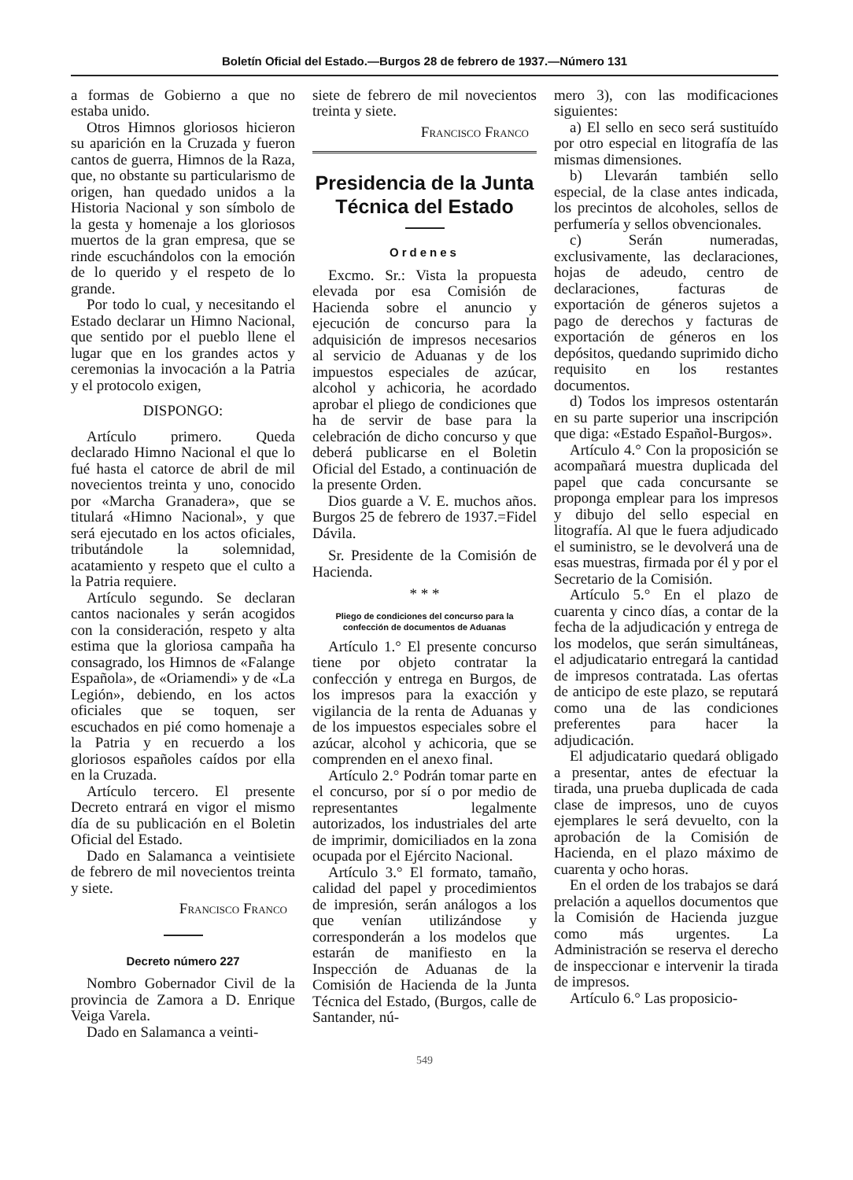Boletín Oficial del Estado.—Burgos 28 de febrero de 1937.—Número 131
a formas de Gobierno a que no estaba unido.
Otros Himnos gloriosos hicieron su aparición en la Cruzada y fueron cantos de guerra, Himnos de la Raza, que, no obstante su particularismo de origen, han quedado unidos a la Historia Nacional y son símbolo de la gesta y homenaje a los gloriosos muertos de la gran empresa, que se rinde escuchándolos con la emoción de lo querido y el respeto de lo grande.
Por todo lo cual, y necesitando el Estado declarar un Himno Nacional, que sentido por el pueblo llene el lugar que en los grandes actos y ceremonias la invocación a la Patria y el protocolo exigen,
DISPONGO:
Artículo primero. Queda declarado Himno Nacional el que lo fué hasta el catorce de abril de mil novecientos treinta y uno, conocido por «Marcha Granadera», que se titulará «Himno Nacional», y que será ejecutado en los actos oficiales, tributándole la solemnidad, acatamiento y respeto que el culto a la Patria requiere.
Artículo segundo. Se declaran cantos nacionales y serán acogidos con la consideración, respeto y alta estima que la gloriosa campaña ha consagrado, los Himnos de «Falange Española», de «Oriamendi» y de «La Legión», debiendo, en los actos oficiales que se toquen, ser escuchados en pié como homenaje a la Patria y en recuerdo a los gloriosos españoles caídos por ella en la Cruzada.
Artículo tercero. El presente Decreto entrará en vigor el mismo día de su publicación en el Boletin Oficial del Estado.
Dado en Salamanca a veintisiete de febrero de mil novecientos treinta y siete.
Francisco Franco
Decreto número 227
Nombro Gobernador Civil de la provincia de Zamora a D. Enrique Veiga Varela.
Dado en Salamanca a veinti-
siete de febrero de mil novecientos treinta y siete.
Francisco Franco
Presidencia de la Junta Técnica del Estado
Ordenes
Excmo. Sr.: Vista la propuesta elevada por esa Comisión de Hacienda sobre el anuncio y ejecución de concurso para la adquisición de impresos necesarios al servicio de Aduanas y de los impuestos especiales de azúcar, alcohol y achicoria, he acordado aprobar el pliego de condiciones que ha de servir de base para la celebración de dicho concurso y que deberá publicarse en el Boletin Oficial del Estado, a continuación de la presente Orden.
Dios guarde a V. E. muchos años. Burgos 25 de febrero de 1937.=Fidel Dávila.
Sr. Presidente de la Comisión de Hacienda.
* * *
Pliego de condiciones del concurso para la confección de documentos de Aduanas
Artículo 1.° El presente concurso tiene por objeto contratar la confección y entrega en Burgos, de los impresos para la exacción y vigilancia de la renta de Aduanas y de los impuestos especiales sobre el azúcar, alcohol y achicoria, que se comprenden en el anexo final.
Artículo 2.° Podrán tomar parte en el concurso, por sí o por medio de representantes legalmente autorizados, los industriales del arte de imprimir, domiciliados en la zona ocupada por el Ejército Nacional.
Artículo 3.° El formato, tamaño, calidad del papel y procedimientos de impresión, serán análogos a los que venían utilizándose y corresponderán a los modelos que estarán de manifiesto en la Inspección de Aduanas de la Comisión de Hacienda de la Junta Técnica del Estado, (Burgos, calle de Santander, nú-
mero 3), con las modificaciones siguientes:
a) El sello en seco será sustituído por otro especial en litografía de las mismas dimensiones.
b) Llevarán también sello especial, de la clase antes indicada, los precintos de alcoholes, sellos de perfumería y sellos obvencionales.
c) Serán numeradas, exclusivamente, las declaraciones, hojas de adeudo, centro de declaraciones, facturas de exportación de géneros sujetos a pago de derechos y facturas de exportación de géneros en los depósitos, quedando suprimido dicho requisito en los restantes documentos.
d) Todos los impresos ostentarán en su parte superior una inscripción que diga: «Estado Español-Burgos».
Artículo 4.° Con la proposición se acompañará muestra duplicada del papel que cada concursante se proponga emplear para los impresos y dibujo del sello especial en litografía. Al que le fuera adjudicado el suministro, se le devolverá una de esas muestras, firmada por él y por el Secretario de la Comisión.
Artículo 5.° En el plazo de cuarenta y cinco días, a contar de la fecha de la adjudicación y entrega de los modelos, que serán simultáneas, el adjudicatario entregará la cantidad de impresos contratada. Las ofertas de anticipo de este plazo, se reputará como una de las condiciones preferentes para hacer la adjudicación.
El adjudicatario quedará obligado a presentar, antes de efectuar la tirada, una prueba duplicada de cada clase de impresos, uno de cuyos ejemplares le será devuelto, con la aprobación de la Comisión de Hacienda, en el plazo máximo de cuarenta y ocho horas.
En el orden de los trabajos se dará prelación a aquellos documentos que la Comisión de Hacienda juzgue como más urgentes. La Administración se reserva el derecho de inspeccionar e intervenir la tirada de impresos.
Artículo 6.° Las proposicio-
549